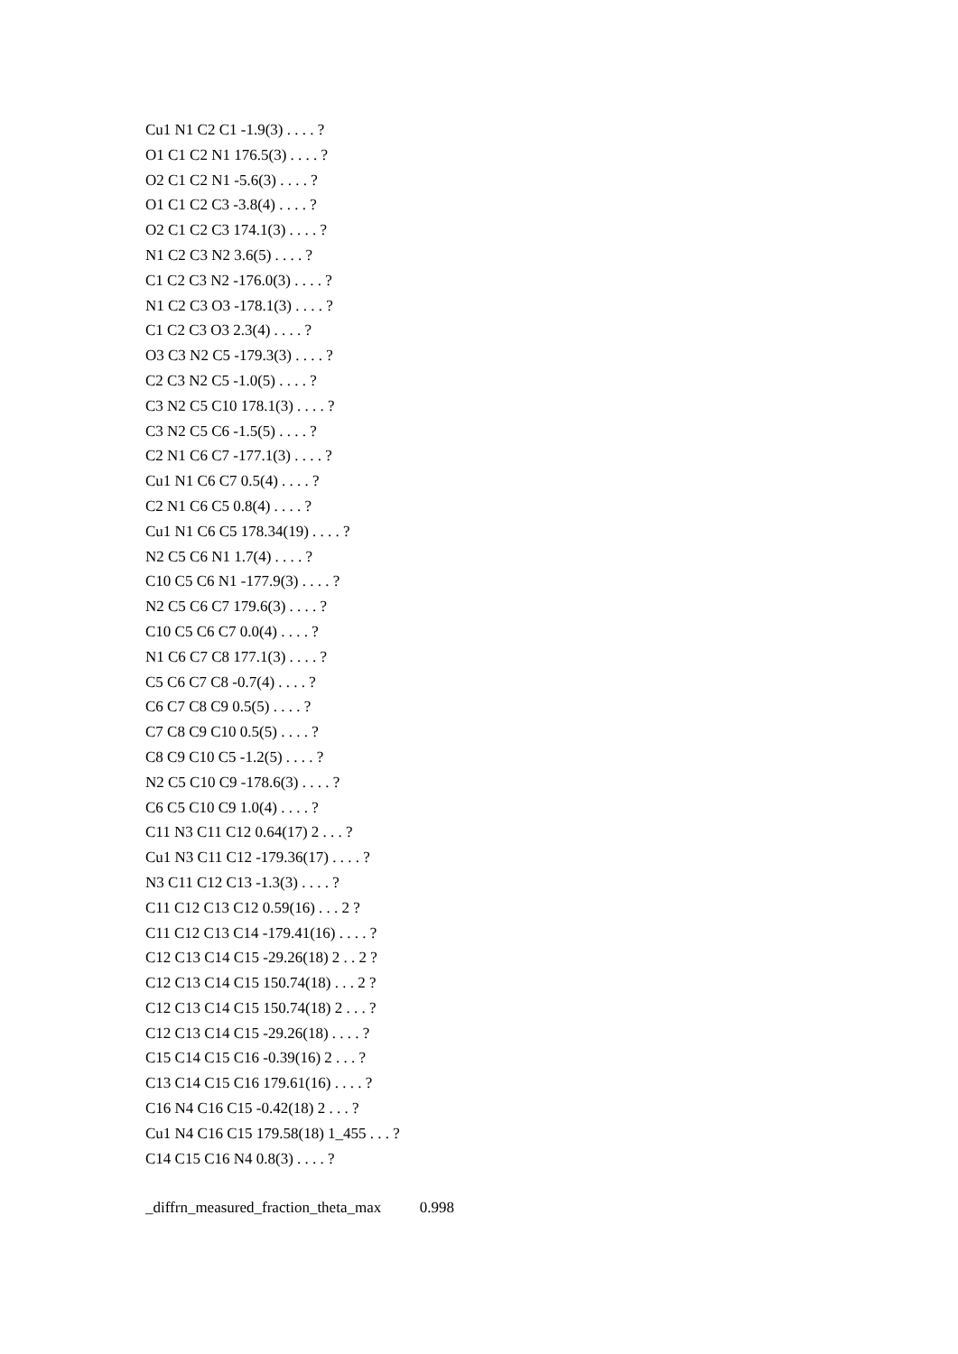Cu1 N1 C2 C1 -1.9(3) . . . . ?
O1 C1 C2 N1 176.5(3) . . . . ?
O2 C1 C2 N1 -5.6(3) . . . . ?
O1 C1 C2 C3 -3.8(4) . . . . ?
O2 C1 C2 C3 174.1(3) . . . . ?
N1 C2 C3 N2 3.6(5) . . . . ?
C1 C2 C3 N2 -176.0(3) . . . . ?
N1 C2 C3 O3 -178.1(3) . . . . ?
C1 C2 C3 O3 2.3(4) . . . . ?
O3 C3 N2 C5 -179.3(3) . . . . ?
C2 C3 N2 C5 -1.0(5) . . . . ?
C3 N2 C5 C10 178.1(3) . . . . ?
C3 N2 C5 C6 -1.5(5) . . . . ?
C2 N1 C6 C7 -177.1(3) . . . . ?
Cu1 N1 C6 C7 0.5(4) . . . . ?
C2 N1 C6 C5 0.8(4) . . . . ?
Cu1 N1 C6 C5 178.34(19) . . . . ?
N2 C5 C6 N1 1.7(4) . . . . ?
C10 C5 C6 N1 -177.9(3) . . . . ?
N2 C5 C6 C7 179.6(3) . . . . ?
C10 C5 C6 C7 0.0(4) . . . . ?
N1 C6 C7 C8 177.1(3) . . . . ?
C5 C6 C7 C8 -0.7(4) . . . . ?
C6 C7 C8 C9 0.5(5) . . . . ?
C7 C8 C9 C10 0.5(5) . . . . ?
C8 C9 C10 C5 -1.2(5) . . . . ?
N2 C5 C10 C9 -178.6(3) . . . . ?
C6 C5 C10 C9 1.0(4) . . . . ?
C11 N3 C11 C12 0.64(17) 2 . . . ?
Cu1 N3 C11 C12 -179.36(17) . . . . ?
N3 C11 C12 C13 -1.3(3) . . . . ?
C11 C12 C13 C12 0.59(16) . . . 2 ?
C11 C12 C13 C14 -179.41(16) . . . . ?
C12 C13 C14 C15 -29.26(18) 2 . . 2 ?
C12 C13 C14 C15 150.74(18) . . . 2 ?
C12 C13 C14 C15 150.74(18) 2 . . . ?
C12 C13 C14 C15 -29.26(18) . . . . ?
C15 C14 C15 C16 -0.39(16) 2 . . . ?
C13 C14 C15 C16 179.61(16) . . . . ?
C16 N4 C16 C15 -0.42(18) 2 . . . ?
Cu1 N4 C16 C15 179.58(18) 1_455 . . . ?
C14 C15 C16 N4 0.8(3) . . . . ?
_diffrn_measured_fraction_theta_max 0.998